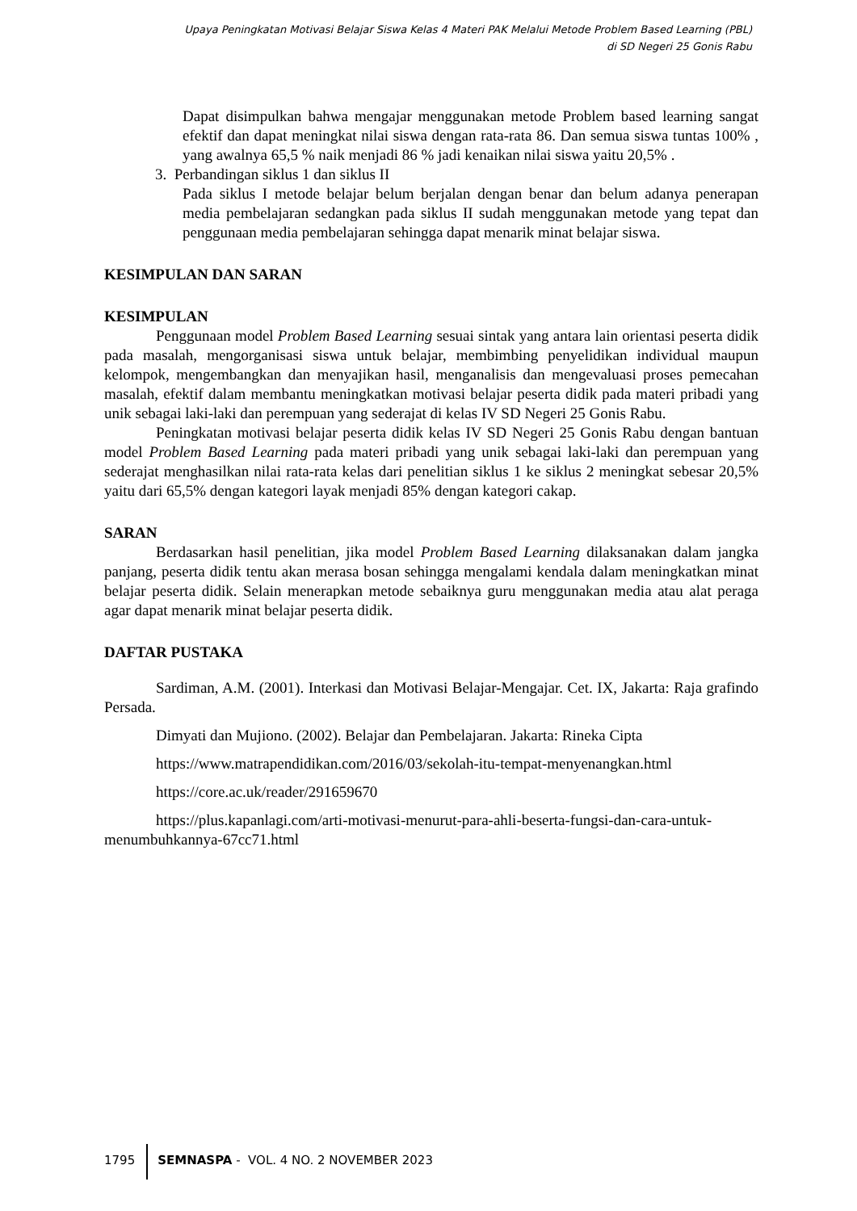Upaya Peningkatan Motivasi Belajar Siswa Kelas 4 Materi PAK Melalui Metode Problem Based Learning (PBL)
di SD Negeri 25 Gonis Rabu
Dapat disimpulkan bahwa mengajar menggunakan metode Problem based learning sangat efektif dan dapat meningkat nilai siswa dengan rata-rata 86. Dan semua siswa tuntas 100% , yang awalnya 65,5 % naik menjadi 86 % jadi kenaikan nilai siswa yaitu 20,5% .
3. Perbandingan siklus 1 dan siklus II
Pada siklus I metode belajar belum berjalan dengan benar dan belum adanya penerapan media pembelajaran sedangkan pada siklus II sudah menggunakan metode yang tepat dan penggunaan media pembelajaran sehingga dapat menarik minat belajar siswa.
KESIMPULAN DAN SARAN
KESIMPULAN
Penggunaan model Problem Based Learning sesuai sintak yang antara lain orientasi peserta didik pada masalah, mengorganisasi siswa untuk belajar, membimbing penyelidikan individual maupun kelompok, mengembangkan dan menyajikan hasil, menganalisis dan mengevaluasi proses pemecahan masalah, efektif dalam membantu meningkatkan motivasi belajar peserta didik pada materi pribadi yang unik sebagai laki-laki dan perempuan yang sederajat di kelas IV SD Negeri 25 Gonis Rabu.
Peningkatan motivasi belajar peserta didik kelas IV SD Negeri 25 Gonis Rabu dengan bantuan model Problem Based Learning pada materi pribadi yang unik sebagai laki-laki dan perempuan yang sederajat menghasilkan nilai rata-rata kelas dari penelitian siklus 1 ke siklus 2 meningkat sebesar 20,5% yaitu dari 65,5% dengan kategori layak menjadi 85% dengan kategori cakap.
SARAN
Berdasarkan hasil penelitian, jika model Problem Based Learning dilaksanakan dalam jangka panjang, peserta didik tentu akan merasa bosan sehingga mengalami kendala dalam meningkatkan minat belajar peserta didik. Selain menerapkan metode sebaiknya guru menggunakan media atau alat peraga agar dapat menarik minat belajar peserta didik.
DAFTAR PUSTAKA
Sardiman, A.M. (2001). Interkasi dan Motivasi Belajar-Mengajar. Cet. IX, Jakarta: Raja grafindo Persada.
Dimyati dan Mujiono. (2002). Belajar dan Pembelajaran. Jakarta: Rineka Cipta
https://www.matrapendidikan.com/2016/03/sekolah-itu-tempat-menyenangkan.html
https://core.ac.uk/reader/291659670
https://plus.kapanlagi.com/arti-motivasi-menurut-para-ahli-beserta-fungsi-dan-cara-untuk-menumbuhkannya-67cc71.html
1795 SEMNASPA - VOL. 4 NO. 2 NOVEMBER 2023